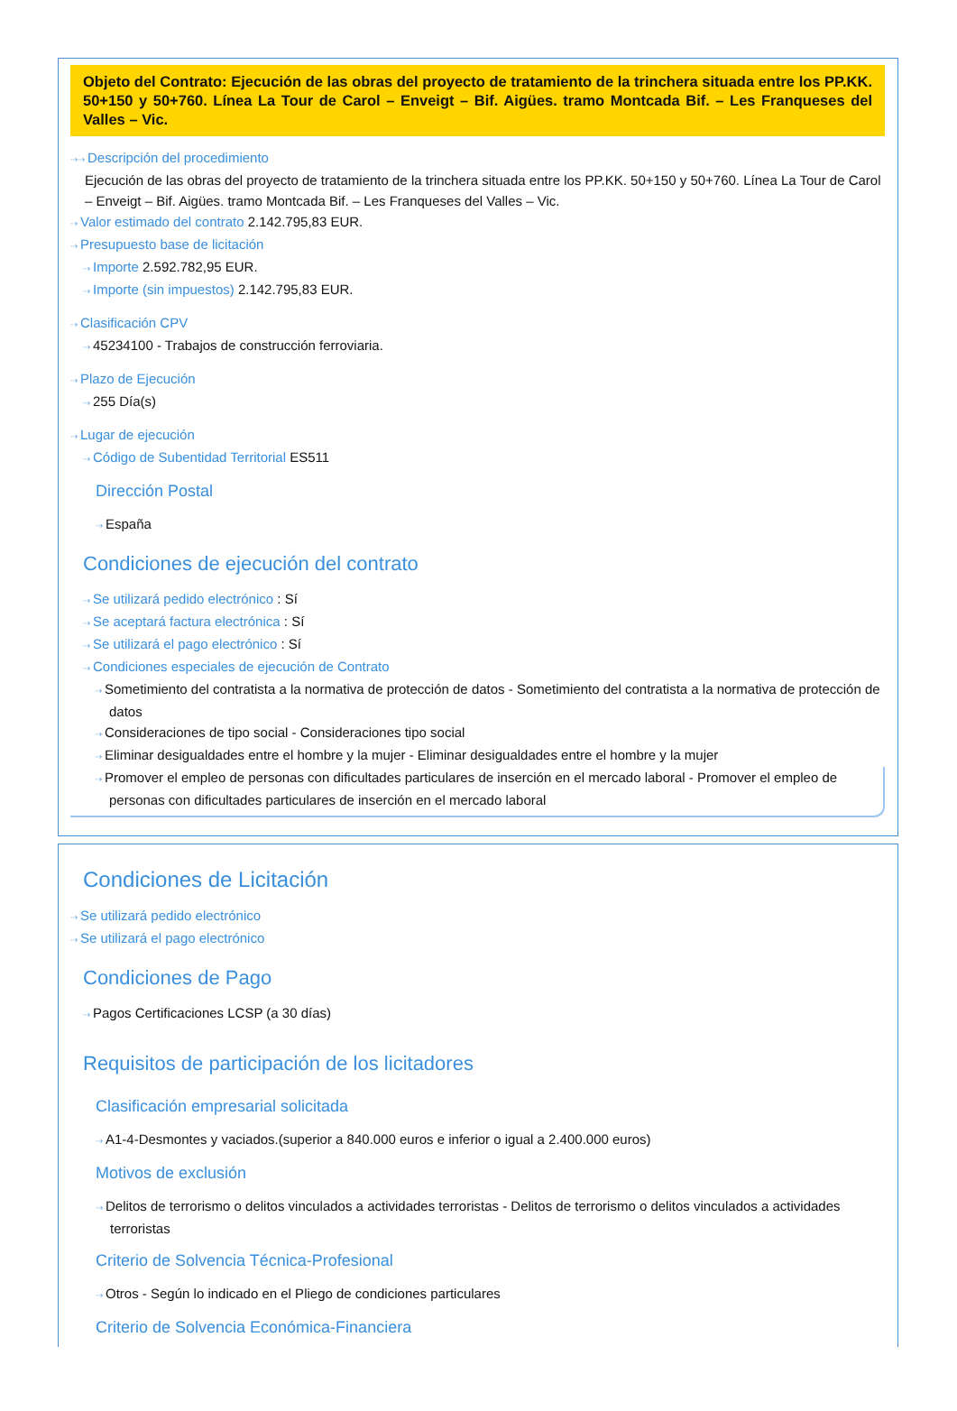Objeto del Contrato: Ejecución de las obras del proyecto de tratamiento de la trinchera situada entre los PP.KK. 50+150 y 50+760. Línea La Tour de Carol – Enveigt – Bif. Aigües. tramo Montcada Bif. – Les Franqueses del Valles – Vic.
⇢⇢ Descripción del procedimiento
Ejecución de las obras del proyecto de tratamiento de la trinchera situada entre los PP.KK. 50+150 y 50+760. Línea La Tour de Carol – Enveigt – Bif. Aigües. tramo Montcada Bif. – Les Franqueses del Valles – Vic.
⇢ Valor estimado del contrato 2.142.795,83 EUR.
⇢ Presupuesto base de licitación
⇢ Importe 2.592.782,95 EUR.
⇢ Importe (sin impuestos) 2.142.795,83 EUR.
⇢ Clasificación CPV
⇢ 45234100 - Trabajos de construcción ferroviaria.
⇢ Plazo de Ejecución
⇢ 255 Día(s)
⇢ Lugar de ejecución
⇢ Código de Subentidad Territorial ES511
Dirección Postal
⇢ España
Condiciones de ejecución del contrato
⇢ Se utilizará pedido electrónico : Sí
⇢ Se aceptará factura electrónica : Sí
⇢ Se utilizará el pago electrónico : Sí
⇢ Condiciones especiales de ejecución de Contrato
⇢ Sometimiento del contratista a la normativa de protección de datos - Sometimiento del contratista a la normativa de protección de datos
⇢ Consideraciones de tipo social - Consideraciones tipo social
⇢ Eliminar desigualdades entre el hombre y la mujer - Eliminar desigualdades entre el hombre y la mujer
⇢ Promover el empleo de personas con dificultades particulares de inserción en el mercado laboral - Promover el empleo de personas con dificultades particulares de inserción en el mercado laboral
Condiciones de Licitación
⇢ Se utilizará pedido electrónico
⇢ Se utilizará el pago electrónico
Condiciones de Pago
⇢ Pagos Certificaciones LCSP (a 30 días)
Requisitos de participación de los licitadores
Clasificación empresarial solicitada
⇢ A1-4-Desmontes y vaciados.(superior a 840.000 euros e inferior o igual a 2.400.000 euros)
Motivos de exclusión
⇢ Delitos de terrorismo o delitos vinculados a actividades terroristas - Delitos de terrorismo o delitos vinculados a actividades terroristas
Criterio de Solvencia Técnica-Profesional
⇢ Otros - Según lo indicado en el Pliego de condiciones particulares
Criterio de Solvencia Económica-Financiera